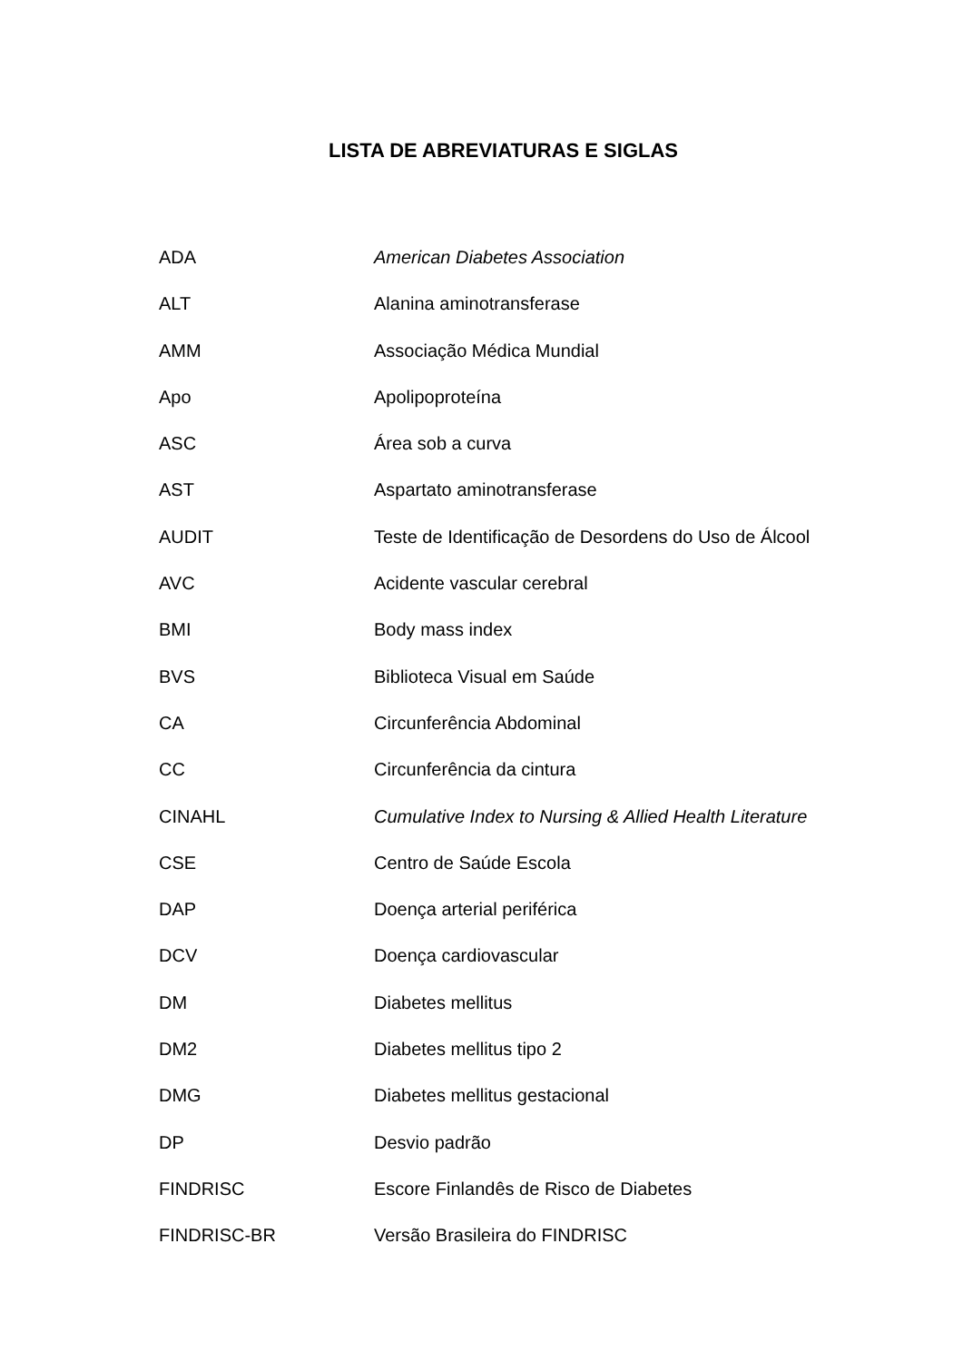LISTA DE ABREVIATURAS E SIGLAS
ADA American Diabetes Association
ALT Alanina aminotransferase
AMM Associação Médica Mundial
Apo Apolipoproteína
ASC Área sob a curva
AST Aspartato aminotransferase
AUDIT Teste de Identificação de Desordens do Uso de Álcool
AVC Acidente vascular cerebral
BMI Body mass index
BVS Biblioteca Visual em Saúde
CA Circunferência Abdominal
CC Circunferência da cintura
CINAHL Cumulative Index to Nursing & Allied Health Literature
CSE Centro de Saúde Escola
DAP Doença arterial periférica
DCV Doença cardiovascular
DM Diabetes mellitus
DM2 Diabetes mellitus tipo 2
DMG Diabetes mellitus gestacional
DP Desvio padrão
FINDRISC Escore Finlandês de Risco de Diabetes
FINDRISC-BR Versão Brasileira do FINDRISC